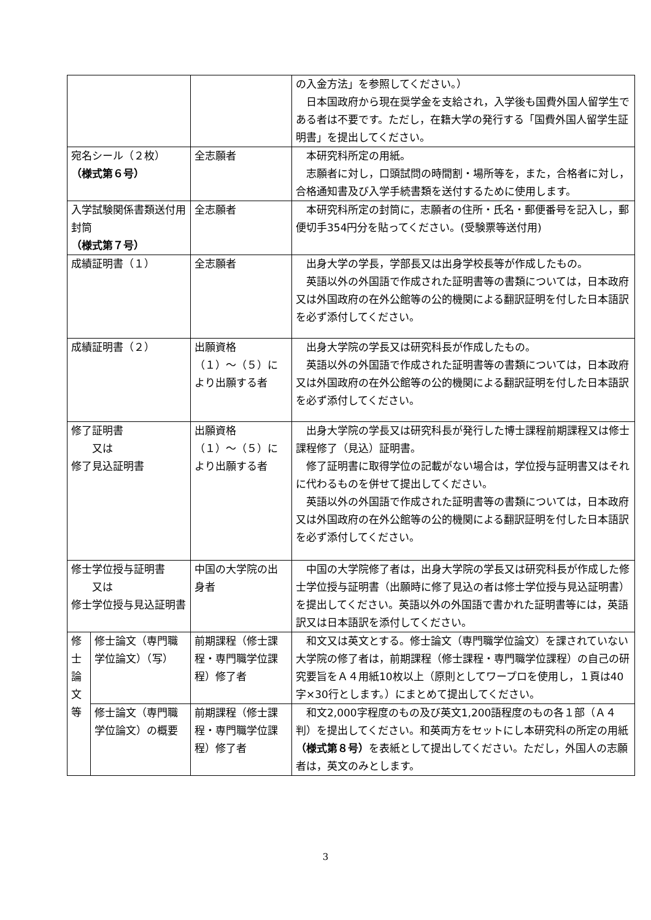| | | | の入金方法」を参照してください。） 日本国政府から現在奨学金を支給され，入学後も国費外国人留学生である者は不要です。ただし，在籍大学の発行する「国費外国人留学生証明書」を提出してください。 |
| 宛名シール（２枚） （様式第６号） | | 全志願者 | 本研究科所定の用紙。 志願者に対し，口頭試問の時間割・場所等を，また，合格者に対し，合格通知書及び入学手続書類を送付するために使用します。 |
| 入学試験関係書類送付用封筒 （様式第７号） | | 全志願者 | 本研究科所定の封筒に，志願者の住所・氏名・郵便番号を記入し，郵便切手354円分を貼ってください。(受験票等送付用) |
| 成績証明書（１） | | 全志願者 | 出身大学の学長，学部長又は出身学校長等が作成したもの。 英語以外の外国語で作成された証明書等の書類については，日本政府又は外国政府の在外公館等の公的機関による翻訳証明を付した日本語訳を必ず添付してください。 |
| 成績証明書（２） | | 出願資格 （１）～（５）により出願する者 | 出身大学院の学長又は研究科長が作成したもの。 英語以外の外国語で作成された証明書等の書類については，日本政府又は外国政府の在外公館等の公的機関による翻訳証明を付した日本語訳を必ず添付してください。 |
| 修了証明書 又は 修了見込証明書 | | 出願資格 （１）～（５）により出願する者 | 出身大学院の学長又は研究科長が発行した博士課程前期課程又は修士課程修了（見込）証明書。 修了証明書に取得学位の記載がない場合は，学位授与証明書又はそれに代わるものを併せて提出してください。 英語以外の外国語で作成された証明書等の書類については，日本政府又は外国政府の在外公館等の公的機関による翻訳証明を付した日本語訳を必ず添付してください。 |
| 修士学位授与証明書 又は 修士学位授与見込証明書 | | 中国の大学院の出身者 | 中国の大学院修了者は，出身大学院の学長又は研究科長が作成した修士学位授与証明書（出願時に修了見込の者は修士学位授与見込証明書）を提出してください。英語以外の外国語で書かれた証明書等には，英語訳又は日本語訳を添付してください。 |
| 修 士 論 文 等 | 修士論文（専門職学位論文）（写） | 前期課程（修士課程・専門職学位課程）修了者 | 和文又は英文とする。修士論文（専門職学位論文）を課されていない大学院の修了者は，前期課程（修士課程・専門職学位課程）の自己の研究要旨をＡ４用紙10枚以上（原則としてワープロを使用し，１頁は40字×30行とします。）にまとめて提出してください。 |
| | 修士論文（専門職学位論文）の概要 | 前期課程（修士課程・専門職学位課程）修了者 | 和文2,000字程度のもの及び英文1,200語程度のもの各１部（Ａ４判）を提出してください。和英両方をセットにし本研究科の所定の用紙 （様式第８号） を表紙として提出してください。ただし，外国人の志願者は，英文のみとします。 |
3